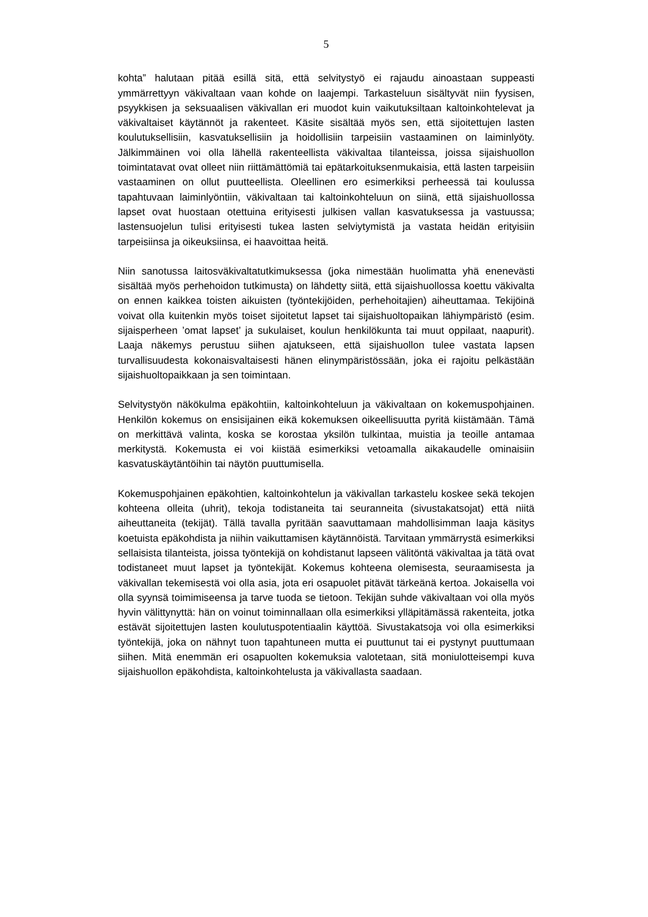5
kohta” halutaan pitää esillä sitä, että selvitystyö ei rajaudu ainoastaan suppeasti ymmärrettyyn väkivaltaan vaan kohde on laajempi. Tarkasteluun sisältyvät niin fyysisen, psyykkisen ja seksuaalisen väkivallan eri muodot kuin vaikutuksiltaan kaltoinkohtelevat ja väkivaltaiset käytännöt ja rakenteet. Käsite sisältää myös sen, että sijoitettujen lasten koulutuksellisiin, kasvatuksellisiin ja hoidollisiin tarpeisiin vastaaminen on laiminlyöty. Jälkimmäinen voi olla lähellä rakenteellista väkivaltaa tilanteissa, joissa sijaishuollon toimintatavat ovat olleet niin riittämättömiä tai epätarkoituksenmukaisia, että lasten tarpeisiin vastaaminen on ollut puutteellista. Oleellinen ero esimerkiksi perheessä tai koulussa tapahtuvaan laiminlyöntiin, väkivaltaan tai kaltoinkohteluun on siinä, että sijaishuollossa lapset ovat huostaan otettuina erityisesti julkisen vallan kasvatuksessa ja vastuussa; lastensuojelun tulisi erityisesti tukea lasten selviytymistä ja vastata heidän erityisiin tarpeisiinsa ja oikeuksiinsa, ei haavoittaa heitä.
Niin sanotussa laitosväkivaltatutkimuksessa (joka nimestään huolimatta yhä enenevästi sisältää myös perhehoidon tutkimusta) on lähdetty siitä, että sijaishuollossa koettu väkivalta on ennen kaikkea toisten aikuisten (työntekijöiden, perhehoitajien) aiheuttamaa. Tekijöinä voivat olla kuitenkin myös toiset sijoitetut lapset tai sijaishuoltopaikan lähiympäristö (esim. sijaisperheen ’omat lapset’ ja sukulaiset, koulun henkilökunta tai muut oppilaat, naapurit). Laaja näkemys perustuu siihen ajatukseen, että sijaishuollon tulee vastata lapsen turvallisuudesta kokonaisvaltaisesti hänen elinympäristössään, joka ei rajoitu pelkästään sijaishuoltopaikkaan ja sen toimintaan.
Selvitystyön näkökulma epäkohtiin, kaltoinkohteluun ja väkivaltaan on kokemuspohjainen. Henkilön kokemus on ensisijainen eikä kokemuksen oikeellisuutta pyritä kiistämään. Tämä on merkittävä valinta, koska se korostaa yksilön tulkintaa, muistia ja teoille antamaa merkitystä. Kokemusta ei voi kiistää esimerkiksi vetoamalla aikakaudelle ominaisiin kasvatuskäytäntöihin tai näytön puuttumisella.
Kokemuspohjainen epäkohtien, kaltoinkohtelun ja väkivallan tarkastelu koskee sekä tekojen kohteena olleita (uhrit), tekoja todistaneita tai seuranneita (sivustakatsojat) että niitä aiheuttaneita (tekijät). Tällä tavalla pyritään saavuttamaan mahdollisimman laaja käsitys koetuista epäkohdista ja niihin vaikuttamisen käytännöistä. Tarvitaan ymmärrystä esimerkiksi sellaisista tilanteista, joissa työntekijä on kohdistanut lapseen välitöntä väkivaltaa ja tätä ovat todistaneet muut lapset ja työntekijät. Kokemus kohteena olemisesta, seuraamisesta ja väkivallan tekemisestä voi olla asia, jota eri osapuolet pitävät tärkeänä kertoa. Jokaisella voi olla syynsä toimimiseensa ja tarve tuoda se tietoon. Tekijän suhde väkivaltaan voi olla myös hyvin välittynyttä: hän on voinut toiminnallaan olla esimerkiksi ylläpitämässä rakenteita, jotka estävät sijoitettujen lasten koulutuspotentiaalin käyttöä. Sivustakatsoja voi olla esimerkiksi työntekijä, joka on nähnyt tuon tapahtuneen mutta ei puuttunut tai ei pystynyt puuttumaan siihen. Mitä enemmän eri osapuolten kokemuksia valotetaan, sitä moniulotteisempi kuva sijaishuollon epäkohdista, kaltoinkohtelusta ja väkivallasta saadaan.